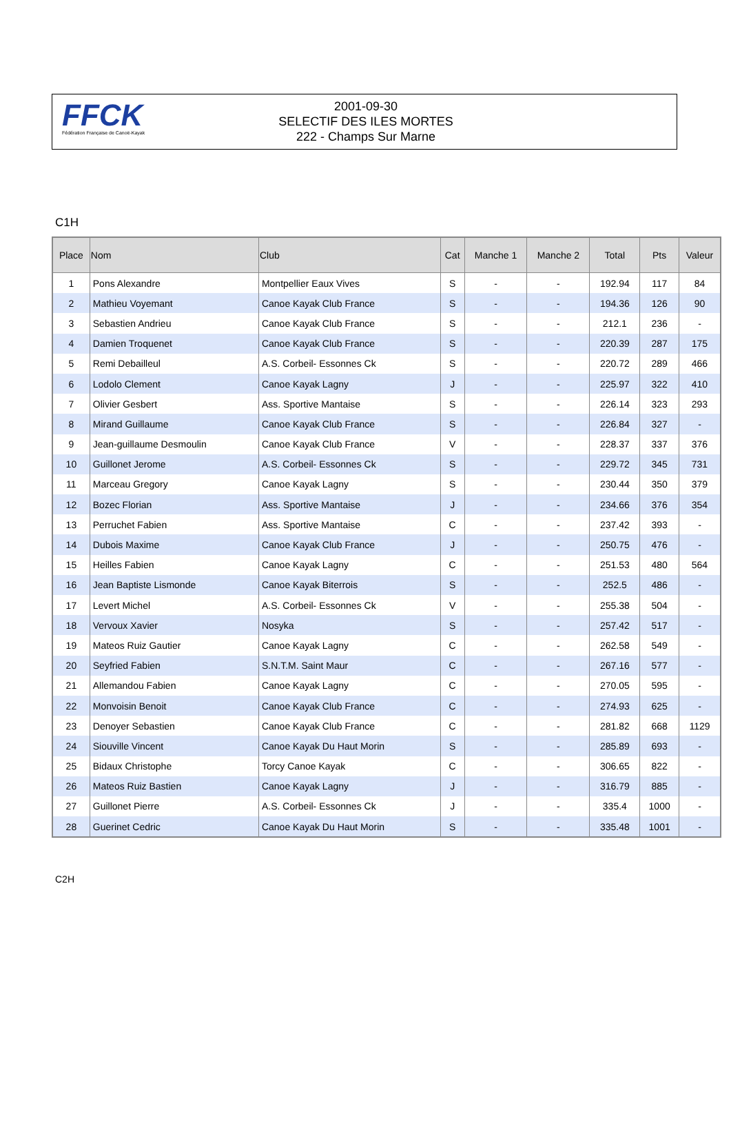FFCK
Fédération Française de Canoë-Kayak
2001-09-30
SELECTIF DES ILES MORTES
222 - Champs Sur Marne
C1H
| Place | Nom | Club | Cat | Manche 1 | Manche 2 | Total | Pts | Valeur |
| --- | --- | --- | --- | --- | --- | --- | --- | --- |
| 1 | Pons Alexandre | Montpellier Eaux Vives | S | - | - | 192.94 | 117 | 84 |
| 2 | Mathieu Voyemant | Canoe Kayak Club France | S | - | - | 194.36 | 126 | 90 |
| 3 | Sebastien Andrieu | Canoe Kayak Club France | S | - | - | 212.1 | 236 | - |
| 4 | Damien Troquenet | Canoe Kayak Club France | S | - | - | 220.39 | 287 | 175 |
| 5 | Remi Debailleul | A.S. Corbeil- Essonnes Ck | S | - | - | 220.72 | 289 | 466 |
| 6 | Lodolo Clement | Canoe Kayak Lagny | J | - | - | 225.97 | 322 | 410 |
| 7 | Olivier Gesbert | Ass. Sportive Mantaise | S | - | - | 226.14 | 323 | 293 |
| 8 | Mirand Guillaume | Canoe Kayak Club France | S | - | - | 226.84 | 327 | - |
| 9 | Jean-guillaume Desmoulin | Canoe Kayak Club France | V | - | - | 228.37 | 337 | 376 |
| 10 | Guillonet Jerome | A.S. Corbeil- Essonnes Ck | S | - | - | 229.72 | 345 | 731 |
| 11 | Marceau Gregory | Canoe Kayak Lagny | S | - | - | 230.44 | 350 | 379 |
| 12 | Bozec Florian | Ass. Sportive Mantaise | J | - | - | 234.66 | 376 | 354 |
| 13 | Perruchet Fabien | Ass. Sportive Mantaise | C | - | - | 237.42 | 393 | - |
| 14 | Dubois Maxime | Canoe Kayak Club France | J | - | - | 250.75 | 476 | - |
| 15 | Heilles Fabien | Canoe Kayak Lagny | C | - | - | 251.53 | 480 | 564 |
| 16 | Jean Baptiste Lismonde | Canoe Kayak Biterrois | S | - | - | 252.5 | 486 | - |
| 17 | Levert Michel | A.S. Corbeil- Essonnes Ck | V | - | - | 255.38 | 504 | - |
| 18 | Vervoux Xavier | Nosyka | S | - | - | 257.42 | 517 | - |
| 19 | Mateos Ruiz Gautier | Canoe Kayak Lagny | C | - | - | 262.58 | 549 | - |
| 20 | Seyfried Fabien | S.N.T.M. Saint Maur | C | - | - | 267.16 | 577 | - |
| 21 | Allemandou Fabien | Canoe Kayak Lagny | C | - | - | 270.05 | 595 | - |
| 22 | Monvoisin Benoit | Canoe Kayak Club France | C | - | - | 274.93 | 625 | - |
| 23 | Denoyer Sebastien | Canoe Kayak Club France | C | - | - | 281.82 | 668 | 1129 |
| 24 | Siouville Vincent | Canoe Kayak Du Haut Morin | S | - | - | 285.89 | 693 | - |
| 25 | Bidaux Christophe | Torcy Canoe Kayak | C | - | - | 306.65 | 822 | - |
| 26 | Mateos Ruiz Bastien | Canoe Kayak Lagny | J | - | - | 316.79 | 885 | - |
| 27 | Guillonet Pierre | A.S. Corbeil- Essonnes Ck | J | - | - | 335.4 | 1000 | - |
| 28 | Guerinet Cedric | Canoe Kayak Du Haut Morin | S | - | - | 335.48 | 1001 | - |
C2H